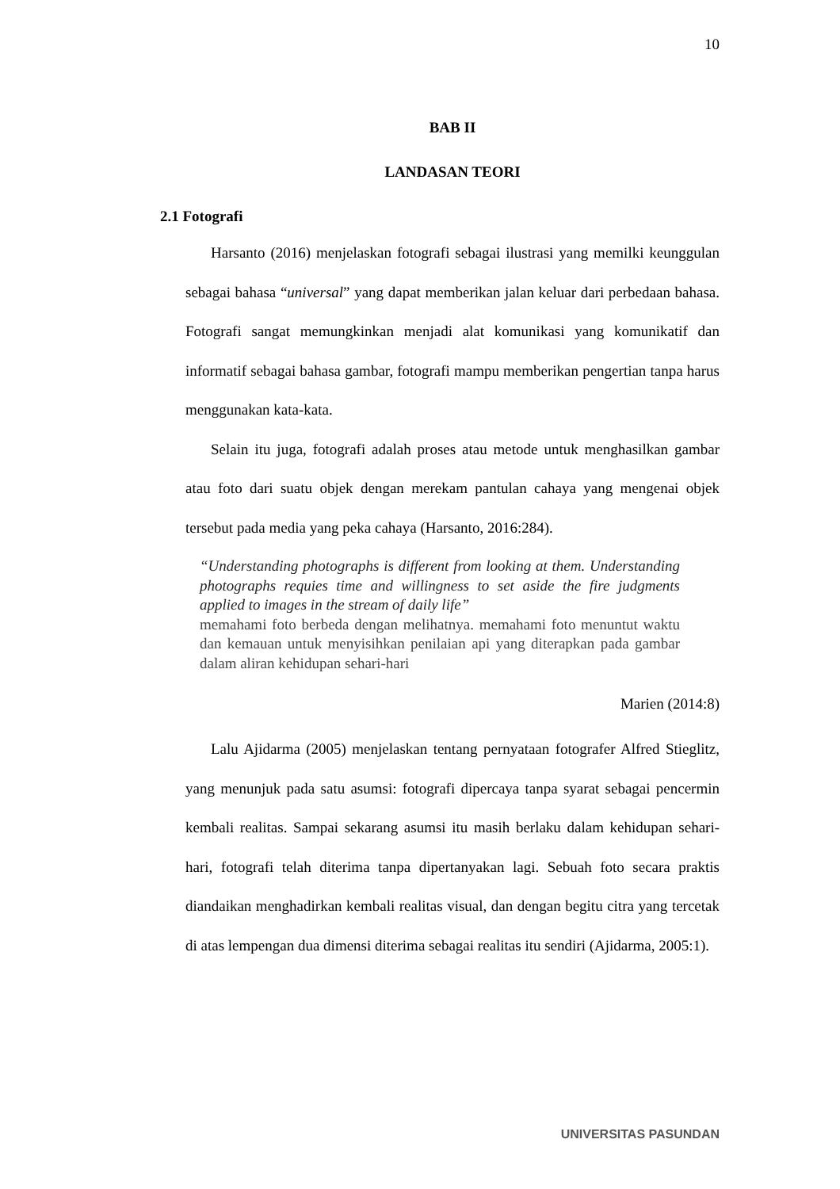10
BAB II
LANDASAN TEORI
2.1 Fotografi
Harsanto (2016) menjelaskan fotografi sebagai ilustrasi yang memilki keunggulan sebagai bahasa “universal” yang dapat memberikan jalan keluar dari perbedaan bahasa. Fotografi sangat memungkinkan menjadi alat komunikasi yang komunikatif dan informatif sebagai bahasa gambar, fotografi mampu memberikan pengertian tanpa harus menggunakan kata-kata.
Selain itu juga, fotografi adalah proses atau metode untuk menghasilkan gambar atau foto dari suatu objek dengan merekam pantulan cahaya yang mengenai objek tersebut pada media yang peka cahaya (Harsanto, 2016:284).
“Understanding photographs is different from looking at them. Understanding photographs requies time and willingness to set aside the fire judgments applied to images in the stream of daily life”
memahami foto berbeda dengan melihatnya. memahami foto menuntut waktu dan kemauan untuk menyisihkan penilaian api yang diterapkan pada gambar dalam aliran kehidupan sehari-hari
Marien (2014:8)
Lalu Ajidarma (2005) menjelaskan tentang pernyataan fotografer Alfred Stieglitz, yang menunjuk pada satu asumsi: fotografi dipercaya tanpa syarat sebagai pencermin kembali realitas. Sampai sekarang asumsi itu masih berlaku dalam kehidupan sehari-hari, fotografi telah diterima tanpa dipertanyakan lagi. Sebuah foto secara praktis diandaikan menghadirkan kembali realitas visual, dan dengan begitu citra yang tercetak di atas lempengan dua dimensi diterima sebagai realitas itu sendiri (Ajidarma, 2005:1).
UNIVERSITAS PASUNDAN